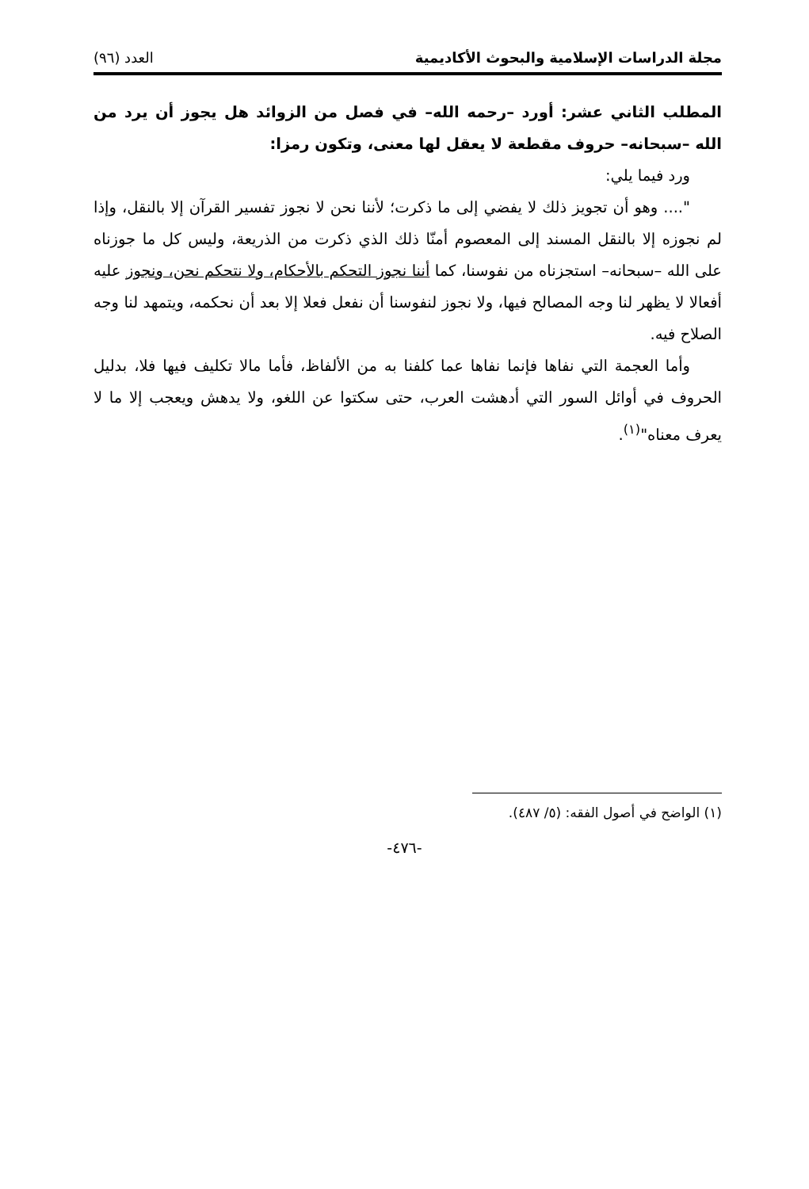مجلة الدراسات الإسلامية والبحوث الأكاديمية العدد (٩٦)
المطلب الثاني عشر: أورد –رحمه الله– في فصل من الزوائد هل يجوز أن يرد من الله –سبحانه– حروف مقطعة لا يعقل لها معنى، وتكون رمزا:
ورد فيما يلي:
".... وهو أن تجويز ذلك لا يفضي إلى ما ذكرت؛ لأننا نحن لا نجوز تفسير القرآن إلا بالنقل، وإذا لم نجوزه إلا بالنقل المسند إلى المعصوم أمنّا ذلك الذي ذكرت من الذريعة، وليس كل ما جوزناه على الله –سبحانه– استجزناه من نفوسنا، كما أننا نجوز التحكم بالأحكام، ولا نتحكم نحن، ونجوز عليه أفعالا لا يظهر لنا وجه المصالح فيها، ولا نجوز لنفوسنا أن نفعل فعلا إلا بعد أن نحكمه، ويتمهد لنا وجه الصلاح فيه.
وأما العجمة التي نفاها فإنما نفاها عما كلفنا به من الألفاظ، فأما مالا تكليف فيها فلا، بدليل الحروف في أوائل السور التي أدهشت العرب، حتى سكتوا عن اللغو، ولا يدهش ويعجب إلا ما لا يعرف معناه"<sup>(١)</sup>.
(١) الواضح في أصول الفقه: (٥/ ٤٨٧).
-٤٧٦-